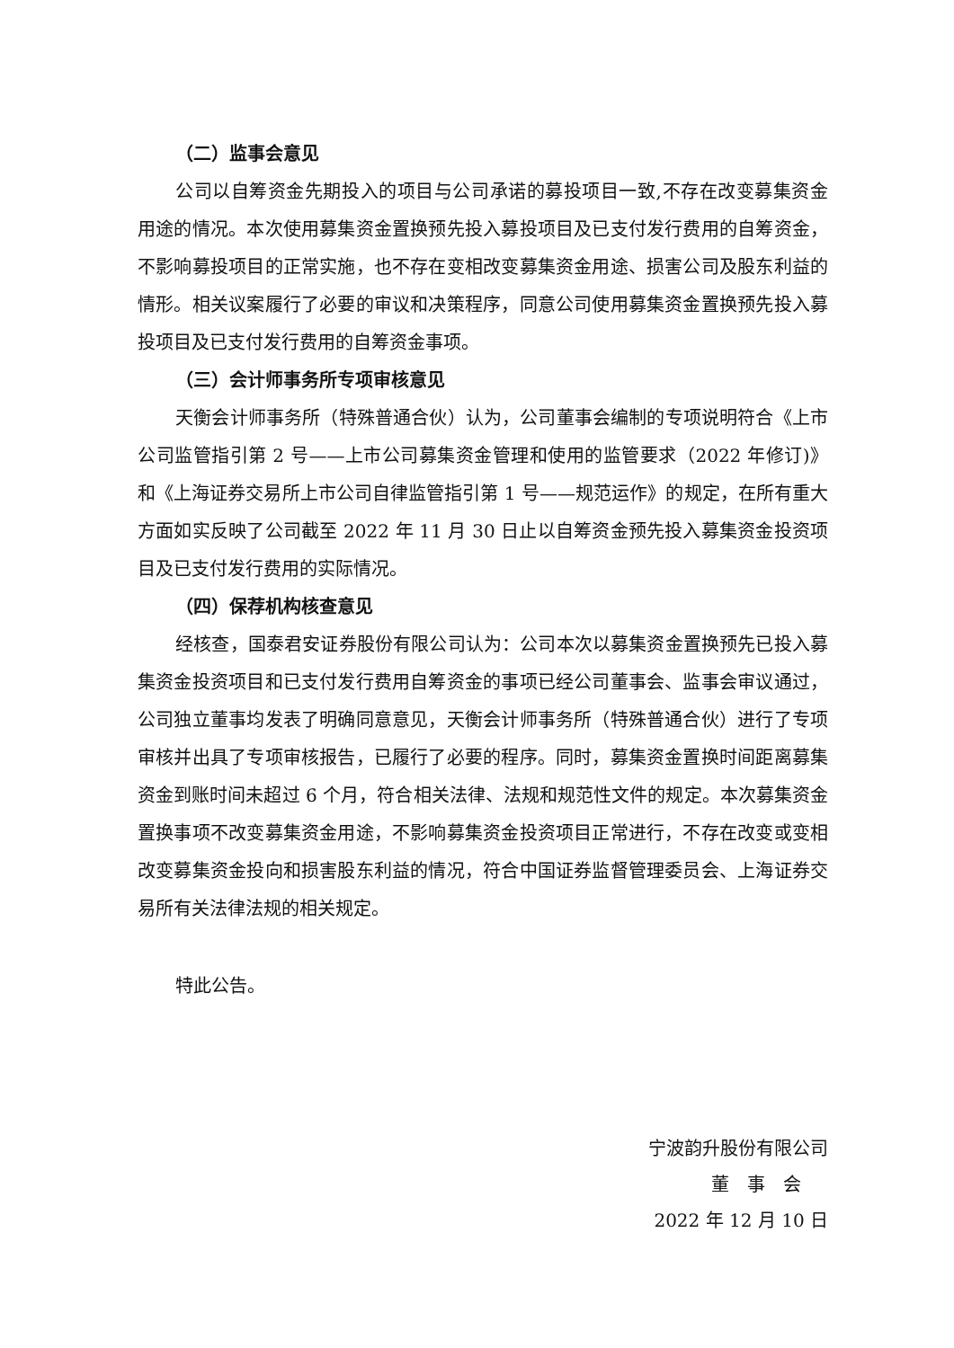（二）监事会意见
公司以自筹资金先期投入的项目与公司承诺的募投项目一致,不存在改变募集资金用途的情况。本次使用募集资金置换预先投入募投项目及已支付发行费用的自筹资金，不影响募投项目的正常实施，也不存在变相改变募集资金用途、损害公司及股东利益的情形。相关议案履行了必要的审议和决策程序，同意公司使用募集资金置换预先投入募投项目及已支付发行费用的自筹资金事项。
（三）会计师事务所专项审核意见
天衡会计师事务所（特殊普通合伙）认为，公司董事会编制的专项说明符合《上市公司监管指引第 2 号——上市公司募集资金管理和使用的监管要求（2022 年修订)》和《上海证券交易所上市公司自律监管指引第 1 号——规范运作》的规定，在所有重大方面如实反映了公司截至 2022 年 11 月 30 日止以自筹资金预先投入募集资金投资项目及已支付发行费用的实际情况。
（四）保荐机构核查意见
经核查，国泰君安证券股份有限公司认为：公司本次以募集资金置换预先已投入募集资金投资项目和已支付发行费用自筹资金的事项已经公司董事会、监事会审议通过，公司独立董事均发表了明确同意意见，天衡会计师事务所（特殊普通合伙）进行了专项审核并出具了专项审核报告，已履行了必要的程序。同时，募集资金置换时间距离募集资金到账时间未超过 6 个月，符合相关法律、法规和规范性文件的规定。本次募集资金置换事项不改变募集资金用途，不影响募集资金投资项目正常进行，不存在改变或变相改变募集资金投向和损害股东利益的情况，符合中国证券监督管理委员会、上海证券交易所有关法律法规的相关规定。
特此公告。
宁波韵升股份有限公司
董　事　会
2022 年 12 月 10 日